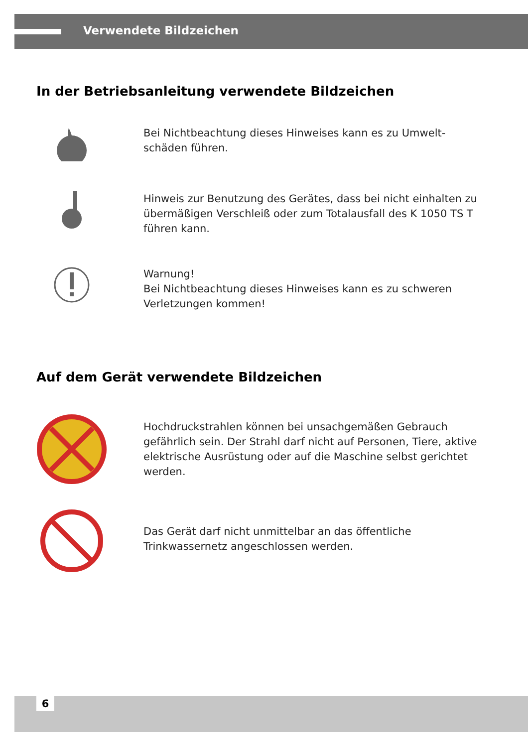Verwendete Bildzeichen
In der Betriebsanleitung verwendete Bildzeichen
Bei Nichtbeachtung dieses Hinweises kann es zu Umwelt-schäden führen.
Hinweis zur Benutzung des Gerätes, dass bei nicht einhalten zu übermäßigen Verschleiß oder zum Totalausfall des K 1050 TS T führen kann.
Warnung!
Bei Nichtbeachtung dieses Hinweises kann es zu schweren Verletzungen kommen!
Auf dem Gerät verwendete Bildzeichen
Hochdruckstrahlen können bei unsachgemäßen Gebrauch gefährlich sein. Der Strahl darf nicht auf Personen, Tiere, aktive elektrische Ausrüstung oder auf die Maschine selbst gerichtet werden.
Das Gerät darf nicht unmittelbar an das öffentliche Trinkwassernetz angeschlossen werden.
6